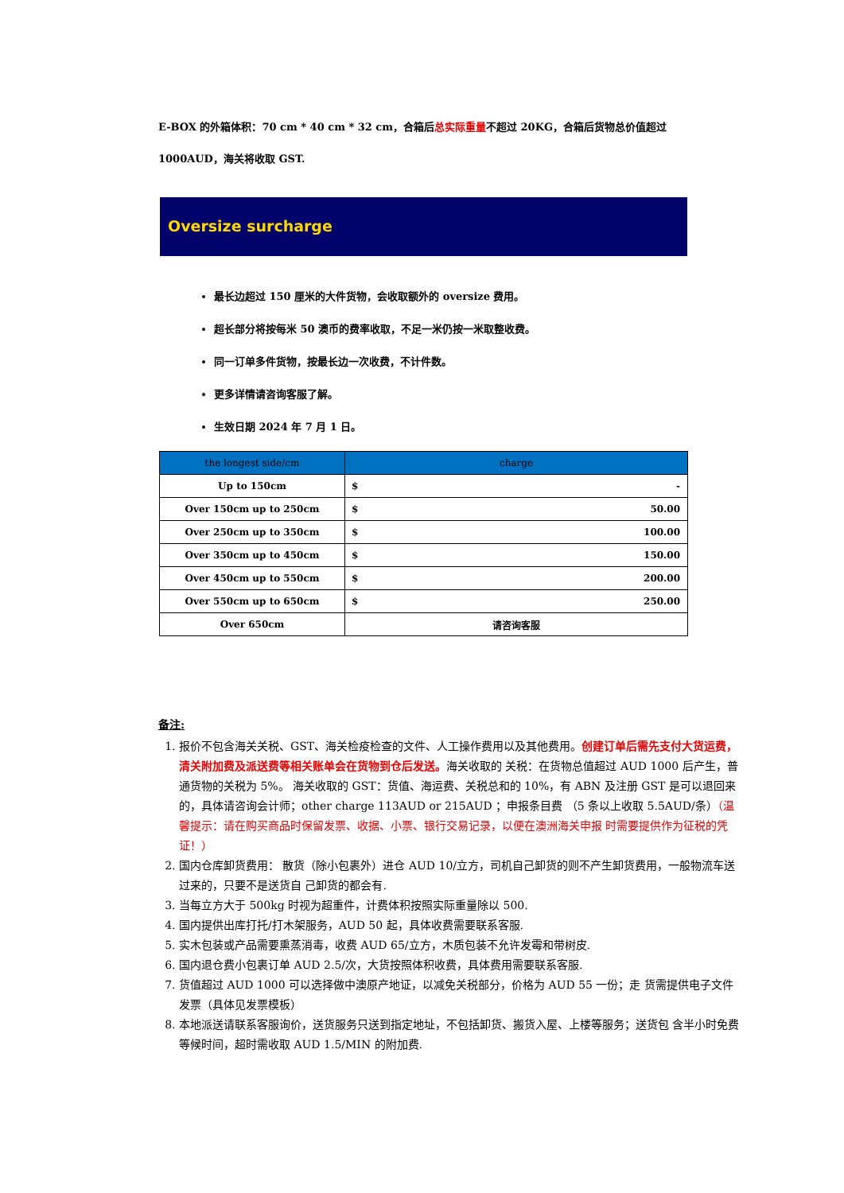E-BOX 的外箱体积：70 cm * 40 cm * 32 cm，合箱后总实际重量不超过 20KG，合箱后货物总价值超过 1000AUD，海关将收取 GST.
Oversize surcharge
最长边超过 150 厘米的大件货物，会收取额外的 oversize 费用。
超长部分将按每米 50 澳币的费率收取，不足一米仍按一米取整收费。
同一订单多件货物，按最长边一次收费，不计件数。
更多详情请咨询客服了解。
生效日期 2024 年 7 月 1 日。
| the longest side/cm | charge |
| --- | --- |
| Up to 150cm | $ - |
| Over 150cm up to 250cm | $ 50.00 |
| Over 250cm up to 350cm | $ 100.00 |
| Over 350cm up to 450cm | $ 150.00 |
| Over 450cm up to 550cm | $ 200.00 |
| Over 550cm up to 650cm | $ 250.00 |
| Over 650cm | 请咨询客服 |
备注:
1. 报价不包含海关关税、GST、海关检疫检查的文件、人工操作费用以及其他费用。创建订单后需先支付大货运费，清关附加费及派送费等相关账单会在货物到仓后发送。海关收取的 关税：在货物总值超过 AUD 1000 后产生，普通货物的关税为 5%。 海关收取的 GST：货值、海运费、关税总和的 10%，有 ABN 及注册 GST 是可以退回来的，具体请咨询会计师；other charge 113AUD or 215AUD ；申报条目费 （5 条以上收取 5.5AUD/条）（温馨提示：请在购买商品时保留发票、收据、小票、银行交易记录，以便在澳洲海关申报 时需要提供作为征税的凭证！）
2. 国内仓库卸货费用： 散货（除小包裹外）进仓 AUD 10/立方，司机自己卸货的则不产生卸货费用，一般物流车送过来的，只要不是送货自 己卸货的都会有.
3. 当每立方大于 500kg 时视为超重件，计费体积按照实际重量除以 500.
4. 国内提供出库打托/打木架服务，AUD 50 起，具体收费需要联系客服.
5. 实木包装或产品需要熏蒸消毒，收费 AUD 65/立方，木质包装不允许发霉和带树皮.
6. 国内退仓费小包裹订单 AUD 2.5/次，大货按照体积收费，具体费用需要联系客服.
7. 货值超过 AUD 1000 可以选择做中澳原产地证，以减免关税部分，价格为 AUD 55 一份；走 货需提供电子文件发票（具体见发票模板）
8. 本地派送请联系客服询价，送货服务只送到指定地址，不包括卸货、搬货入屋、上楼等服务；送货包 含半小时免费等候时间，超时需收取 AUD 1.5/MIN 的附加费.